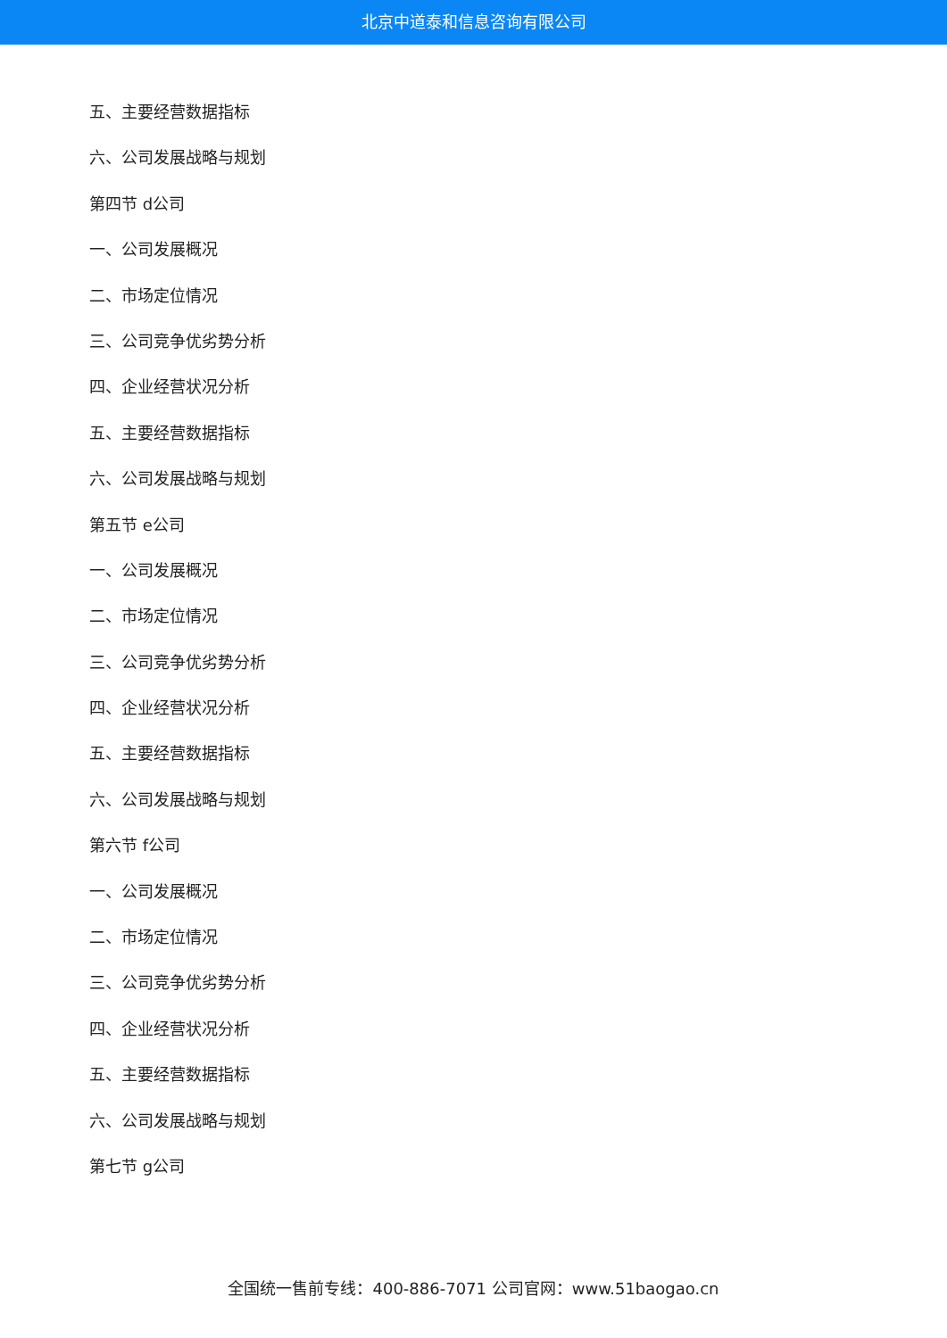北京中道泰和信息咨询有限公司
五、主要经营数据指标
六、公司发展战略与规划
第四节 d公司
一、公司发展概况
二、市场定位情况
三、公司竞争优劣势分析
四、企业经营状况分析
五、主要经营数据指标
六、公司发展战略与规划
第五节 e公司
一、公司发展概况
二、市场定位情况
三、公司竞争优劣势分析
四、企业经营状况分析
五、主要经营数据指标
六、公司发展战略与规划
第六节 f公司
一、公司发展概况
二、市场定位情况
三、公司竞争优劣势分析
四、企业经营状况分析
五、主要经营数据指标
六、公司发展战略与规划
第七节 g公司
全国统一售前专线：400-886-7071 公司官网：www.51baogao.cn